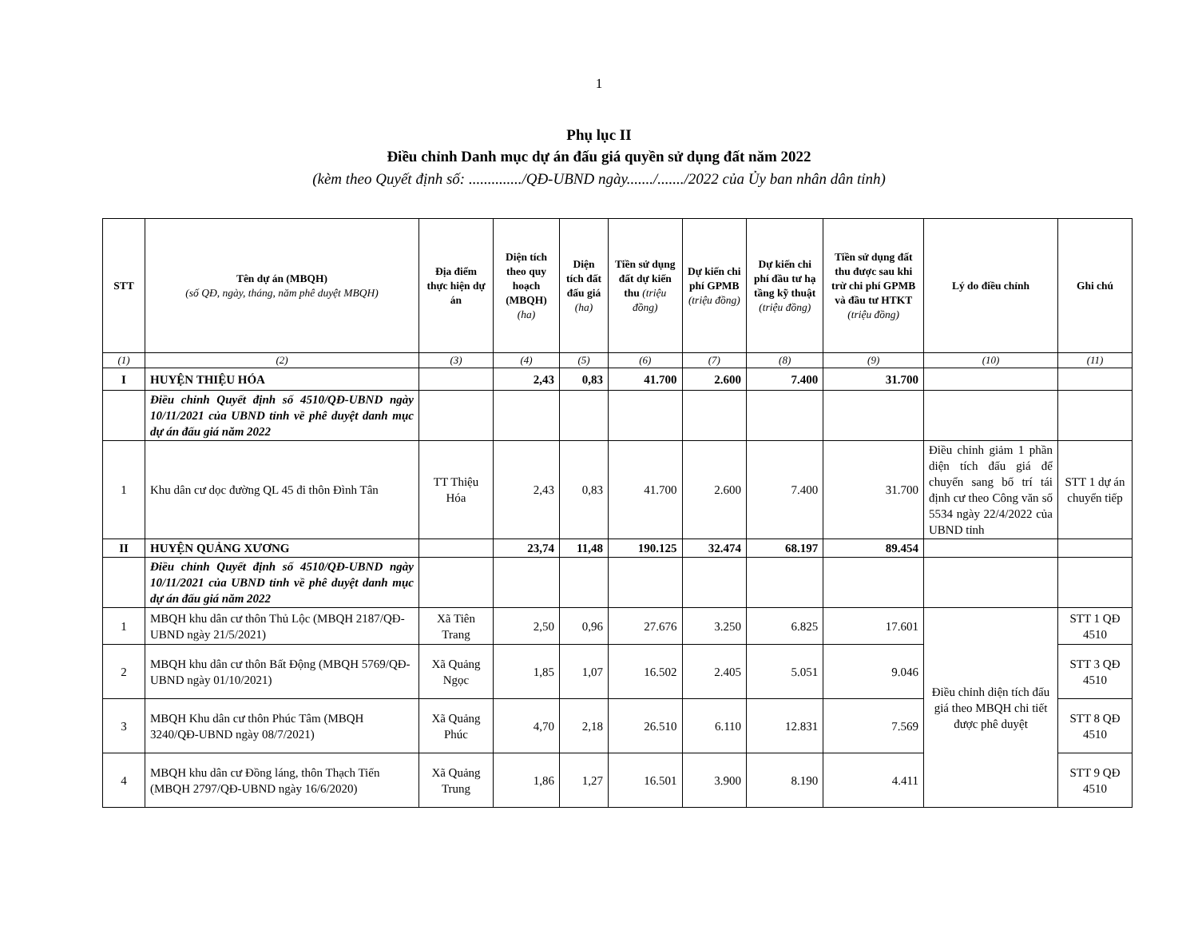1
Phụ lục II
Điều chỉnh Danh mục dự án đấu giá quyền sử dụng đất năm 2022
(kèm theo Quyết định số: ............../QĐ-UBND ngày......./......./2022 của Ủy ban nhân dân tỉnh)
| STT | Tên dự án (MBQH) (số QĐ, ngày, tháng, năm phê duyệt MBQH) | Địa điểm thực hiện dự án | Diện tích theo quy hoạch (MBQH) (ha) | Diện tích đất đấu giá (ha) | Tiền sử dụng đất dự kiến thu (triệu đồng) | Dự kiến chi phí GPMB (triệu đồng) | Dự kiến chi phí đầu tư hạ tầng kỹ thuật (triệu đồng) | Tiền sử dụng đất thu được sau khi trừ chi phí GPMB và đầu tư HTKT (triệu đồng) | Lý do điều chỉnh | Ghi chú |
| --- | --- | --- | --- | --- | --- | --- | --- | --- | --- | --- |
| (1) | (2) | (3) | (4) | (5) | (6) | (7) | (8) | (9) | (10) | (11) |
| I | HUYỆN THIỆU HÓA | | 2,43 | 0,83 | 41.700 | 2.600 | 7.400 | 31.700 | | |
| | Điều chỉnh Quyết định số 4510/QĐ-UBND ngày 10/11/2021 của UBND tỉnh về phê duyệt danh mục dự án đấu giá năm 2022 | | | | | | | | | |
| 1 | Khu dân cư dọc đường QL 45 đi thôn Đình Tân | TT Thiệu Hóa | 2,43 | 0,83 | 41.700 | 2.600 | 7.400 | 31.700 | Điều chỉnh giảm 1 phần diện tích đấu giá để chuyển sang bố trí tái định cư theo Công văn số 5534 ngày 22/4/2022 của UBND tỉnh | STT 1 dự án chuyển tiếp |
| II | HUYỆN QUẢNG XƯƠNG | | 23,74 | 11,48 | 190.125 | 32.474 | 68.197 | 89.454 | | |
| | Điều chỉnh Quyết định số 4510/QĐ-UBND ngày 10/11/2021 của UBND tỉnh về phê duyệt danh mục dự án đấu giá năm 2022 | | | | | | | | | |
| 1 | MBQH khu dân cư thôn Thủ Lộc (MBQH 2187/QĐ-UBND ngày 21/5/2021) | Xã Tiên Trang | 2,50 | 0,96 | 27.676 | 3.250 | 6.825 | 17.601 | Điều chỉnh diện tích đấu giá theo MBQH chi tiết được phê duyệt | STT 1 QĐ 4510 |
| 2 | MBQH khu dân cư thôn Bất Động (MBQH 5769/QĐ-UBND ngày 01/10/2021) | Xã Quảng Ngọc | 1,85 | 1,07 | 16.502 | 2.405 | 5.051 | 9.046 | | STT 3 QĐ 4510 |
| 3 | MBQH Khu dân cư thôn Phúc Tâm (MBQH 3240/QĐ-UBND ngày 08/7/2021) | Xã Quảng Phúc | 4,70 | 2,18 | 26.510 | 6.110 | 12.831 | 7.569 | | STT 8 QĐ 4510 |
| 4 | MBQH khu dân cư Đồng láng, thôn Thạch Tiến (MBQH 2797/QĐ-UBND ngày 16/6/2020) | Xã Quảng Trung | 1,86 | 1,27 | 16.501 | 3.900 | 8.190 | 4.411 | | STT 9 QĐ 4510 |